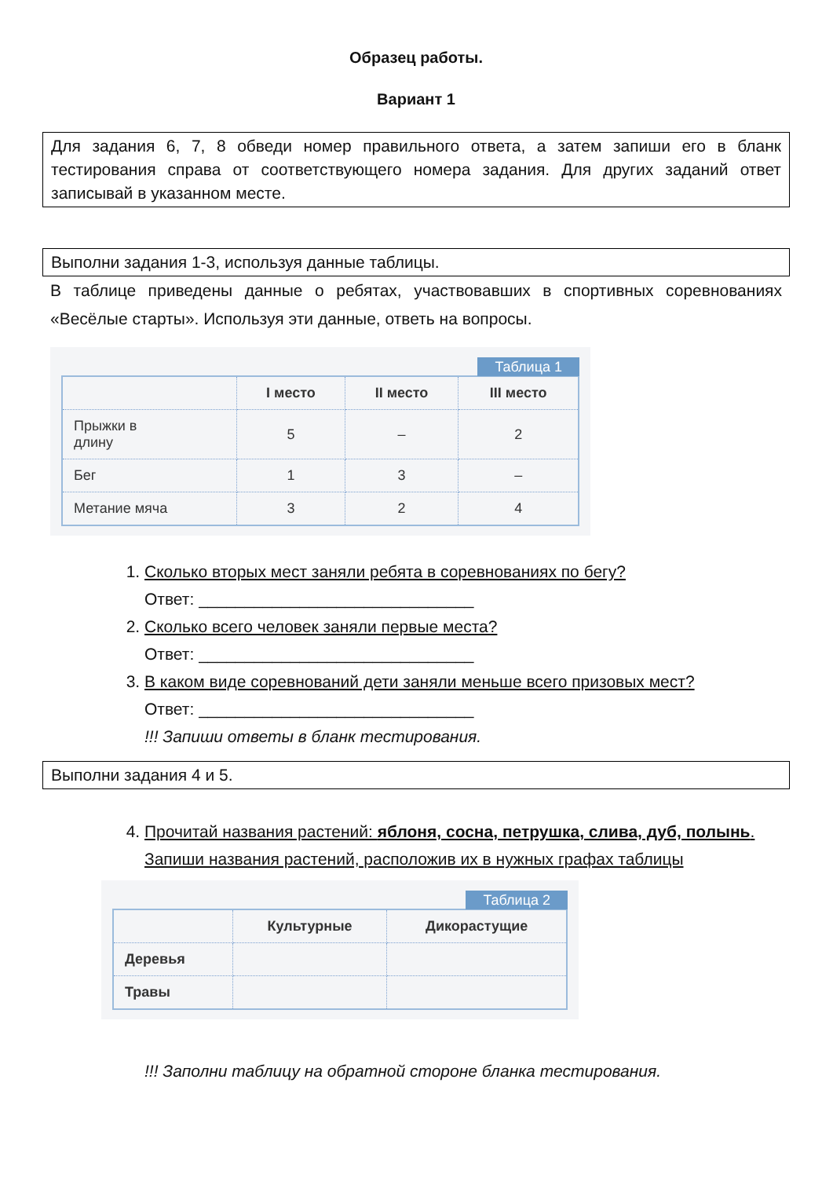Образец работы.
Вариант 1
Для задания 6, 7, 8 обведи номер правильного ответа, а затем запиши его в бланк тестирования справа от соответствующего номера задания. Для других заданий ответ записывай в указанном месте.
Выполни задания 1-3, используя данные таблицы.
В таблице приведены данные о ребятах, участвовавших в спортивных соревнованиях «Весёлые старты». Используя эти данные, ответь на вопросы.
Таблица 1
| | I место | II место | III место |
| --- | --- | --- | --- |
| Прыжки в длину | 5 | – | 2 |
| Бег | 1 | 3 | – |
| Метание мяча | 3 | 2 | 4 |
1. Сколько вторых мест заняли ребята в соревнованиях по бегу?
Ответ: ______________________________
2. Сколько всего человек заняли первые места?
Ответ: ______________________________
3. В каком виде соревнований дети заняли меньше всего призовых мест?
Ответ: ______________________________
!!! Запиши ответы в бланк тестирования.
Выполни задания 4 и 5.
4. Прочитай названия растений: яблоня, сосна, петрушка, слива, дуб, полынь.
Запиши названия растений, расположив их в нужных графах таблицы
Таблица 2
| | Культурные | Дикорастущие |
| --- | --- | --- |
| Деревья | | |
| Травы | | |
!!! Заполни таблицу на обратной стороне бланка тестирования.